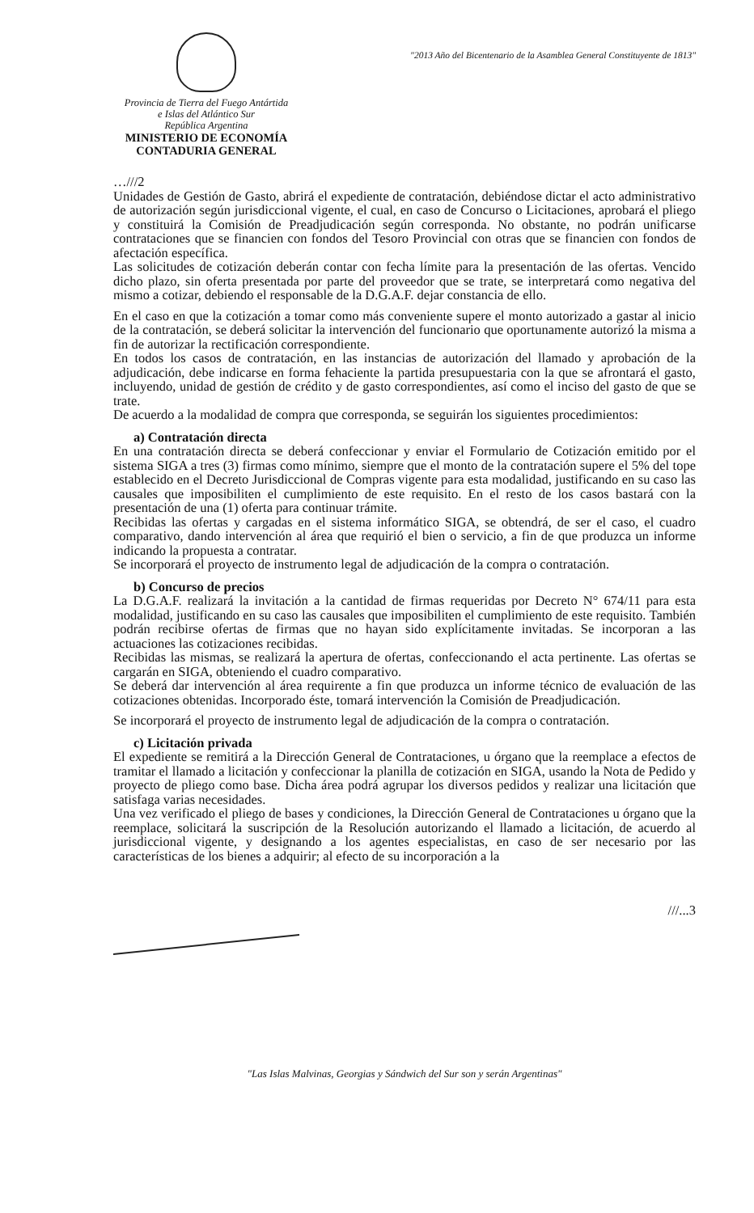Provincia de Tierra del Fuego Antártida
e Islas del Atlántico Sur
República Argentina
MINISTERIO DE ECONOMÍA
CONTADURIA GENERAL
"2013 Año del Bicentenario de la Asamblea General Constituyente de 1813"
…///2
Unidades de Gestión de Gasto, abrirá el expediente de contratación, debiéndose dictar el acto administrativo de autorización según jurisdiccional vigente, el cual, en caso de Concurso o Licitaciones, aprobará el pliego y constituirá la Comisión de Preadjudicación según corresponda. No obstante, no podrán unificarse contrataciones que se financien con fondos del Tesoro Provincial con otras que se financien con fondos de afectación específica.
Las solicitudes de cotización deberán contar con fecha límite para la presentación de las ofertas. Vencido dicho plazo, sin oferta presentada por parte del proveedor que se trate, se interpretará como negativa del mismo a cotizar, debiendo el responsable de la D.G.A.F. dejar constancia de ello.
En el caso en que la cotización a tomar como más conveniente supere el monto autorizado a gastar al inicio de la contratación, se deberá solicitar la intervención del funcionario que oportunamente autorizó la misma a fin de autorizar la rectificación correspondiente.
En todos los casos de contratación, en las instancias de autorización del llamado y aprobación de la adjudicación, debe indicarse en forma fehaciente la partida presupuestaria con la que se afrontará el gasto, incluyendo, unidad de gestión de crédito y de gasto correspondientes, así como el inciso del gasto de que se trate.
De acuerdo a la modalidad de compra que corresponda, se seguirán los siguientes procedimientos:
a) Contratación directa
En una contratación directa se deberá confeccionar y enviar el Formulario de Cotización emitido por el sistema SIGA a tres (3) firmas como mínimo, siempre que el monto de la contratación supere el 5% del tope establecido en el Decreto Jurisdiccional de Compras vigente para esta modalidad, justificando en su caso las causales que imposibiliten el cumplimiento de este requisito. En el resto de los casos bastará con la presentación de una (1) oferta para continuar trámite.
Recibidas las ofertas y cargadas en el sistema informático SIGA, se obtendrá, de ser el caso, el cuadro comparativo, dando intervención al área que requirió el bien o servicio, a fin de que produzca un informe indicando la propuesta a contratar.
Se incorporará el proyecto de instrumento legal de adjudicación de la compra o contratación.
b) Concurso de precios
La D.G.A.F. realizará la invitación a la cantidad de firmas requeridas por Decreto N° 674/11 para esta modalidad, justificando en su caso las causales que imposibiliten el cumplimiento de este requisito. También podrán recibirse ofertas de firmas que no hayan sido explícitamente invitadas. Se incorporan a las actuaciones las cotizaciones recibidas.
Recibidas las mismas, se realizará la apertura de ofertas, confeccionando el acta pertinente. Las ofertas se cargarán en SIGA, obteniendo el cuadro comparativo.
Se deberá dar intervención al área requirente a fin que produzca un informe técnico de evaluación de las cotizaciones obtenidas. Incorporado éste, tomará intervención la Comisión de Preadjudicación.
Se incorporará el proyecto de instrumento legal de adjudicación de la compra o contratación.
c) Licitación privada
El expediente se remitirá a la Dirección General de Contrataciones, u órgano que la reemplace a efectos de tramitar el llamado a licitación y confeccionar la planilla de cotización en SIGA, usando la Nota de Pedido y proyecto de pliego como base. Dicha área podrá agrupar los diversos pedidos y realizar una licitación que satisfaga varias necesidades.
Una vez verificado el pliego de bases y condiciones, la Dirección General de Contrataciones u órgano que la reemplace, solicitará la suscripción de la Resolución autorizando el llamado a licitación, de acuerdo al jurisdiccional vigente, y designando a los agentes especialistas, en caso de ser necesario por las características de los bienes a adquirir; al efecto de su incorporación a la
///...3
"Las Islas Malvinas, Georgias y Sándwich del Sur son y serán Argentinas"